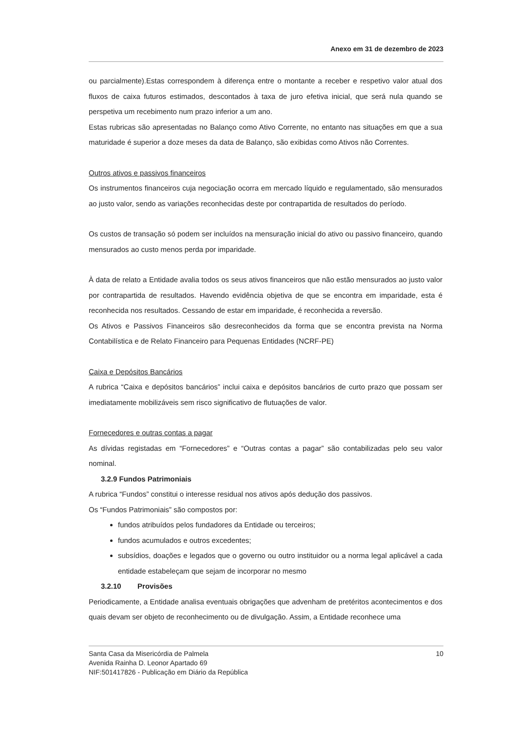Anexo em 31 de dezembro de 2023
ou parcialmente).Estas correspondem à diferença entre o montante a receber e respetivo valor atual dos fluxos de caixa futuros estimados, descontados à taxa de juro efetiva inicial, que será nula quando se perspetiva um recebimento num prazo inferior a um ano.
Estas rubricas são apresentadas no Balanço como Ativo Corrente, no entanto nas situações em que a sua maturidade é superior a doze meses da data de Balanço, são exibidas como Ativos não Correntes.
Outros ativos e passivos financeiros
Os instrumentos financeiros cuja negociação ocorra em mercado líquido e regulamentado, são mensurados ao justo valor, sendo as variações reconhecidas deste por contrapartida de resultados do período.
Os custos de transação só podem ser incluídos na mensuração inicial do ativo ou passivo financeiro, quando mensurados ao custo menos perda por imparidade.
À data de relato a Entidade avalia todos os seus ativos financeiros que não estão mensurados ao justo valor por contrapartida de resultados. Havendo evidência objetiva de que se encontra em imparidade, esta é reconhecida nos resultados. Cessando de estar em imparidade, é reconhecida a reversão.
Os Ativos e Passivos Financeiros são desreconhecidos da forma que se encontra prevista na Norma Contabilística e de Relato Financeiro para Pequenas Entidades (NCRF-PE)
Caixa e Depósitos Bancários
A rubrica “Caixa e depósitos bancários” inclui caixa e depósitos bancários de curto prazo que possam ser imediatamente mobilizáveis sem risco significativo de flutuações de valor.
Fornecedores e outras contas a pagar
As dívidas registadas em “Fornecedores” e “Outras contas a pagar” são contabilizadas pelo seu valor nominal.
3.2.9 Fundos Patrimoniais
A rubrica “Fundos” constitui o interesse residual nos ativos após dedução dos passivos.
Os “Fundos Patrimoniais” são compostos por:
fundos atribuídos pelos fundadores da Entidade ou terceiros;
fundos acumulados e outros excedentes;
subsídios, doações e legados que o governo ou outro instituidor ou a norma legal aplicável a cada entidade estabeleçam que sejam de incorporar no mesmo
3.2.10 Provisões
Periodicamente, a Entidade analisa eventuais obrigações que advenham de pretéritos acontecimentos e dos quais devam ser objeto de reconhecimento ou de divulgação. Assim, a Entidade reconhece uma
Santa Casa da Misericórdia de Palmela
Avenida Rainha D. Leonor Apartado 69
NIF:501417826 - Publicação em Diário da República
10